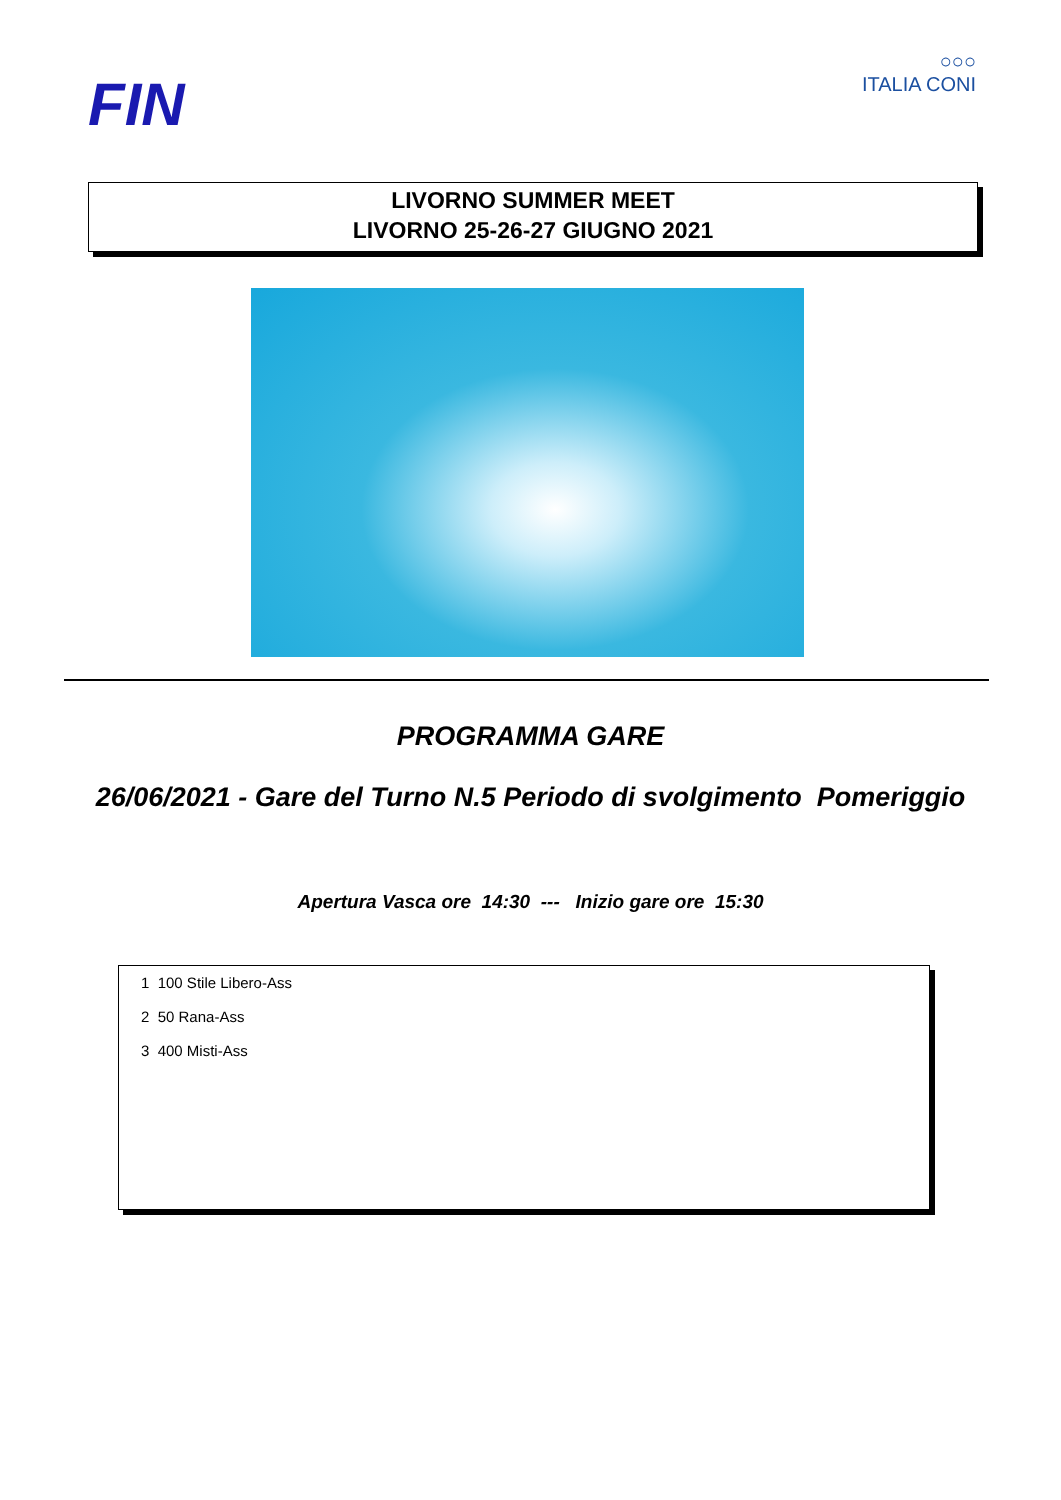FIN
○○○
ITALIA CONI
LIVORNO SUMMER MEET
LIVORNO 25-26-27 GIUGNO 2021
PROGRAMMA GARE
26/06/2021 - Gare del Turno N.5 Periodo di svolgimento Pomeriggio
Apertura Vasca ore 14:30 --- Inizio gare ore 15:30
1 100 Stile Libero-Ass
2 50 Rana-Ass
3 400 Misti-Ass